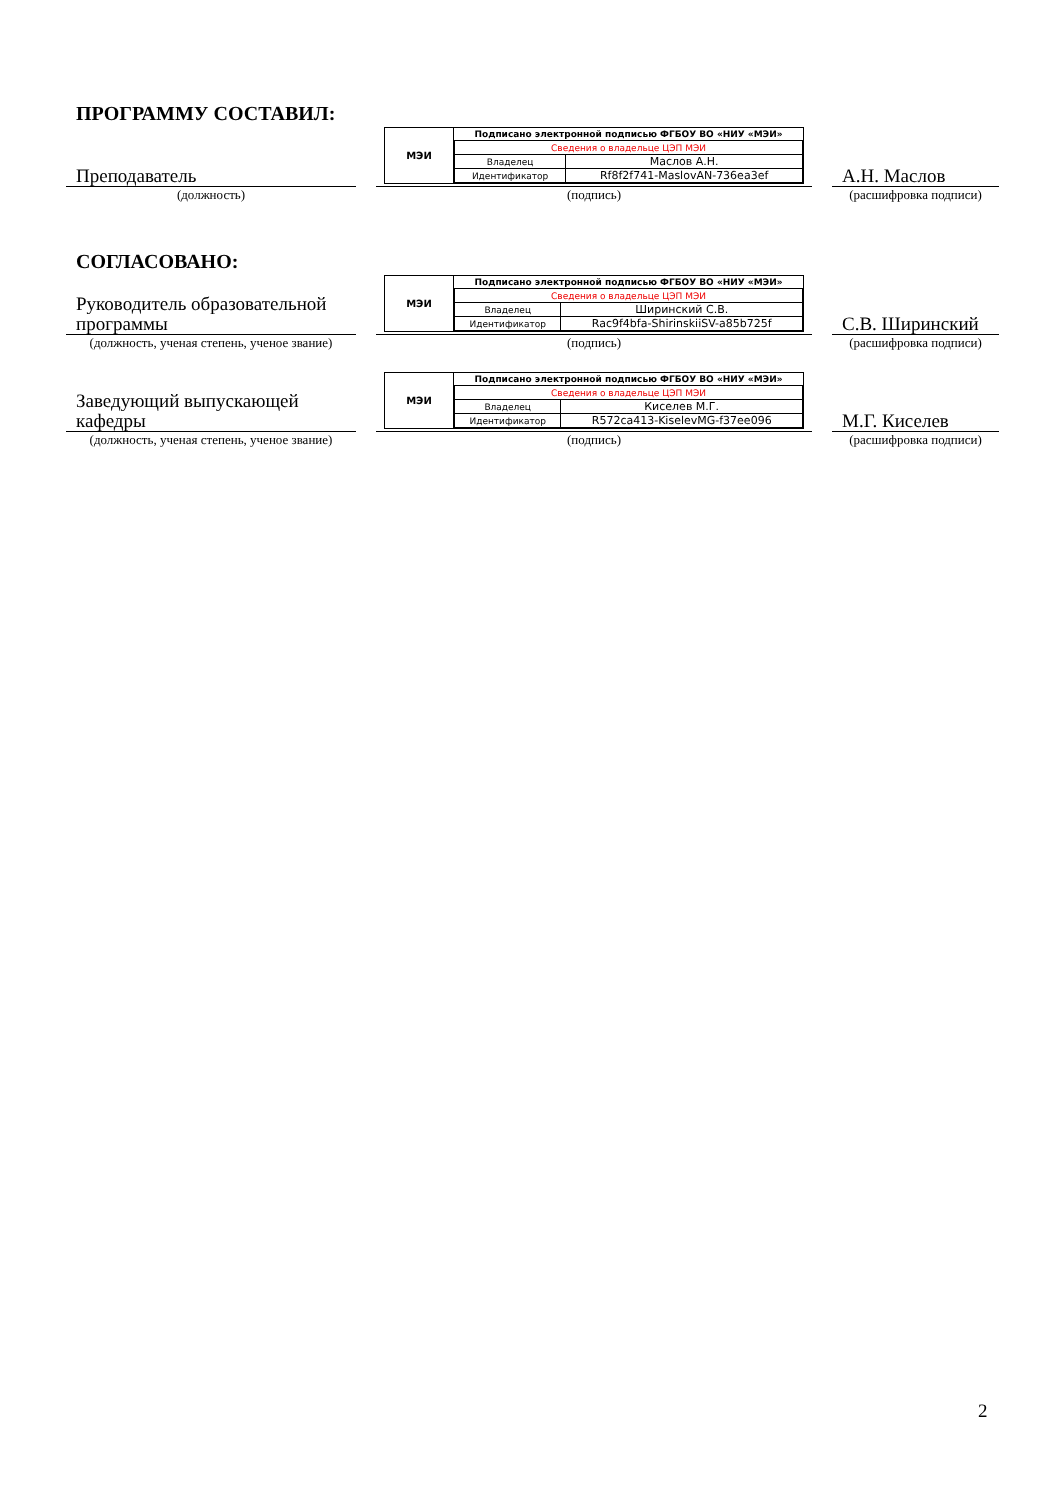ПРОГРАММУ СОСТАВИЛ:
Преподаватель
(должность)
МЭИ
| Подписано электронной подписью ФГБОУ ВО «НИУ «МЭИ» | |
| --- | --- |
| Сведения о владельце ЦЭП МЭИ | |
| Владелец | Маслов А.Н. |
| Идентификатор | Rf8f2f741-MaslovAN-736ea3ef |
(подпись)
А.Н. Маслов
(расшифровка подписи)
СОГЛАСОВАНО:
Руководитель образовательной программы
(должность, ученая степень, ученое звание)
МЭИ
| Подписано электронной подписью ФГБОУ ВО «НИУ «МЭИ» | |
| --- | --- |
| Сведения о владельце ЦЭП МЭИ | |
| Владелец | Ширинский С.В. |
| Идентификатор | Rac9f4bfa-ShirinskiiSV-a85b725f |
(подпись)
С.В. Ширинский
(расшифровка подписи)
Заведующий выпускающей кафедры
(должность, ученая степень, ученое звание)
МЭИ
| Подписано электронной подписью ФГБОУ ВО «НИУ «МЭИ» | |
| --- | --- |
| Сведения о владельце ЦЭП МЭИ | |
| Владелец | Киселев М.Г. |
| Идентификатор | R572ca413-KiselevMG-f37ee096 |
(подпись)
М.Г. Киселев
(расшифровка подписи)
2